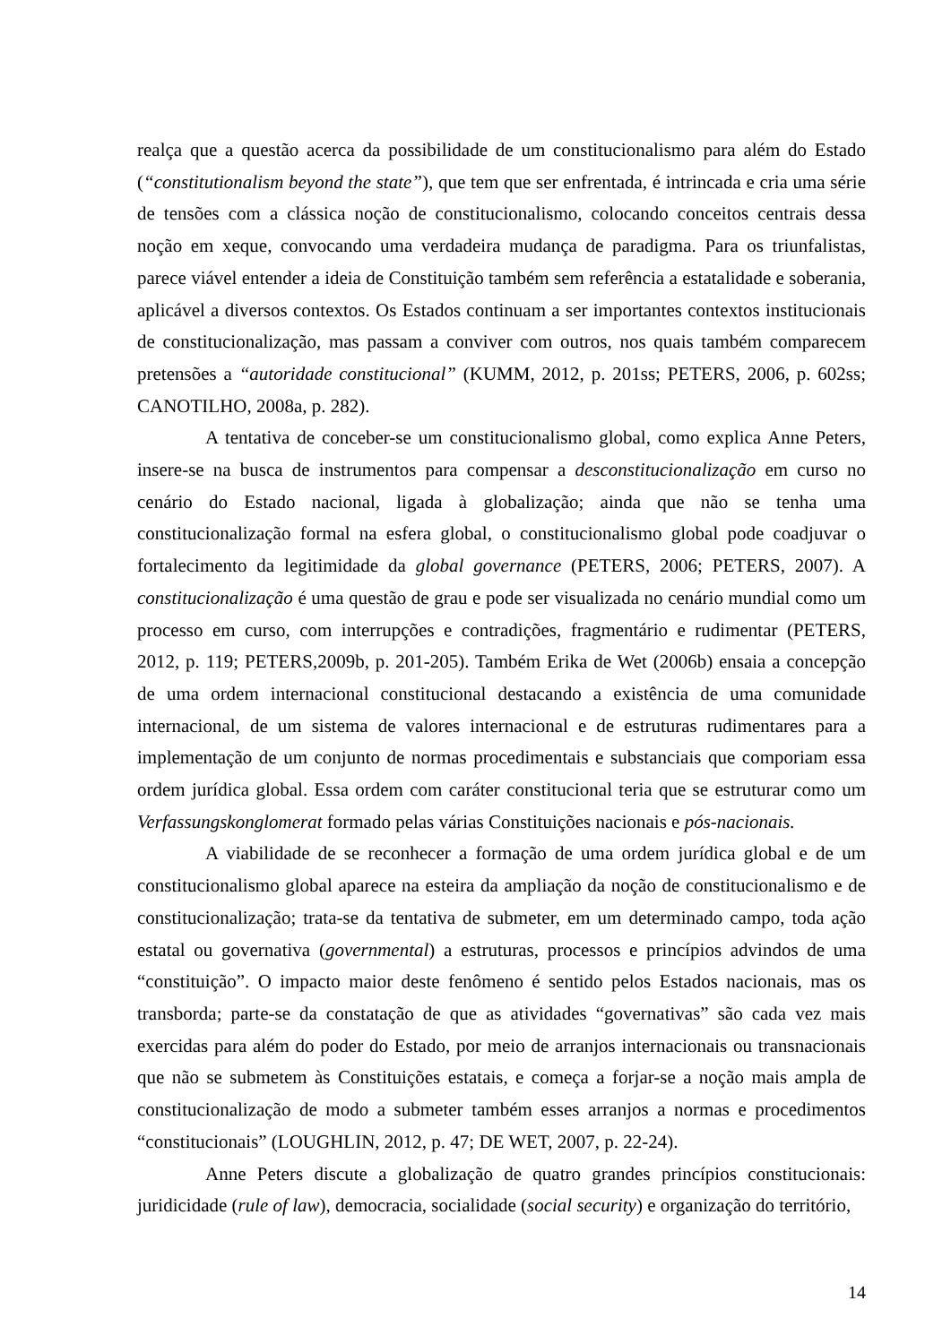realça que a questão acerca da possibilidade de um constitucionalismo para além do Estado (“constitutionalism beyond the state”), que tem que ser enfrentada, é intrincada e cria uma série de tensões com a clássica noção de constitucionalismo, colocando conceitos centrais dessa noção em xeque, convocando uma verdadeira mudança de paradigma. Para os triunfalistas, parece viável entender a ideia de Constituição também sem referência a estatalidade e soberania, aplicável a diversos contextos. Os Estados continuam a ser importantes contextos institucionais de constitucionalização, mas passam a conviver com outros, nos quais também comparecem pretensões a “autoridade constitucional” (KUMM, 2012, p. 201ss; PETERS, 2006, p. 602ss; CANOTILHO, 2008a, p. 282).
A tentativa de conceber-se um constitucionalismo global, como explica Anne Peters, insere-se na busca de instrumentos para compensar a desconstitucionalização em curso no cenário do Estado nacional, ligada à globalização; ainda que não se tenha uma constitucionalização formal na esfera global, o constitucionalismo global pode coadjuvar o fortalecimento da legitimidade da global governance (PETERS, 2006; PETERS, 2007). A constitucionalização é uma questão de grau e pode ser visualizada no cenário mundial como um processo em curso, com interrupções e contradições, fragmentário e rudimentar (PETERS, 2012, p. 119; PETERS,2009b, p. 201-205). Também Erika de Wet (2006b) ensaia a concepção de uma ordem internacional constitucional destacando a existência de uma comunidade internacional, de um sistema de valores internacional e de estruturas rudimentares para a implementação de um conjunto de normas procedimentais e substanciais que comporiam essa ordem jurídica global. Essa ordem com caráter constitucional teria que se estruturar como um Verfassungskonglomerat formado pelas várias Constituições nacionais e pós-nacionais.
A viabilidade de se reconhecer a formação de uma ordem jurídica global e de um constitucionalismo global aparece na esteira da ampliação da noção de constitucionalismo e de constitucionalização; trata-se da tentativa de submeter, em um determinado campo, toda ação estatal ou governativa (governmental) a estruturas, processos e princípios advindos de uma “constituição”. O impacto maior deste fenômeno é sentido pelos Estados nacionais, mas os transborda; parte-se da constatação de que as atividades “governativas” são cada vez mais exercidas para além do poder do Estado, por meio de arranjos internacionais ou transnacionais que não se submetem às Constituições estatais, e começa a forjar-se a noção mais ampla de constitucionalização de modo a submeter também esses arranjos a normas e procedimentos “constitucionais” (LOUGHLIN, 2012, p. 47; DE WET, 2007, p. 22-24).
Anne Peters discute a globalização de quatro grandes princípios constitucionais: juridicidade (rule of law), democracia, socialidade (social security) e organização do território,
14